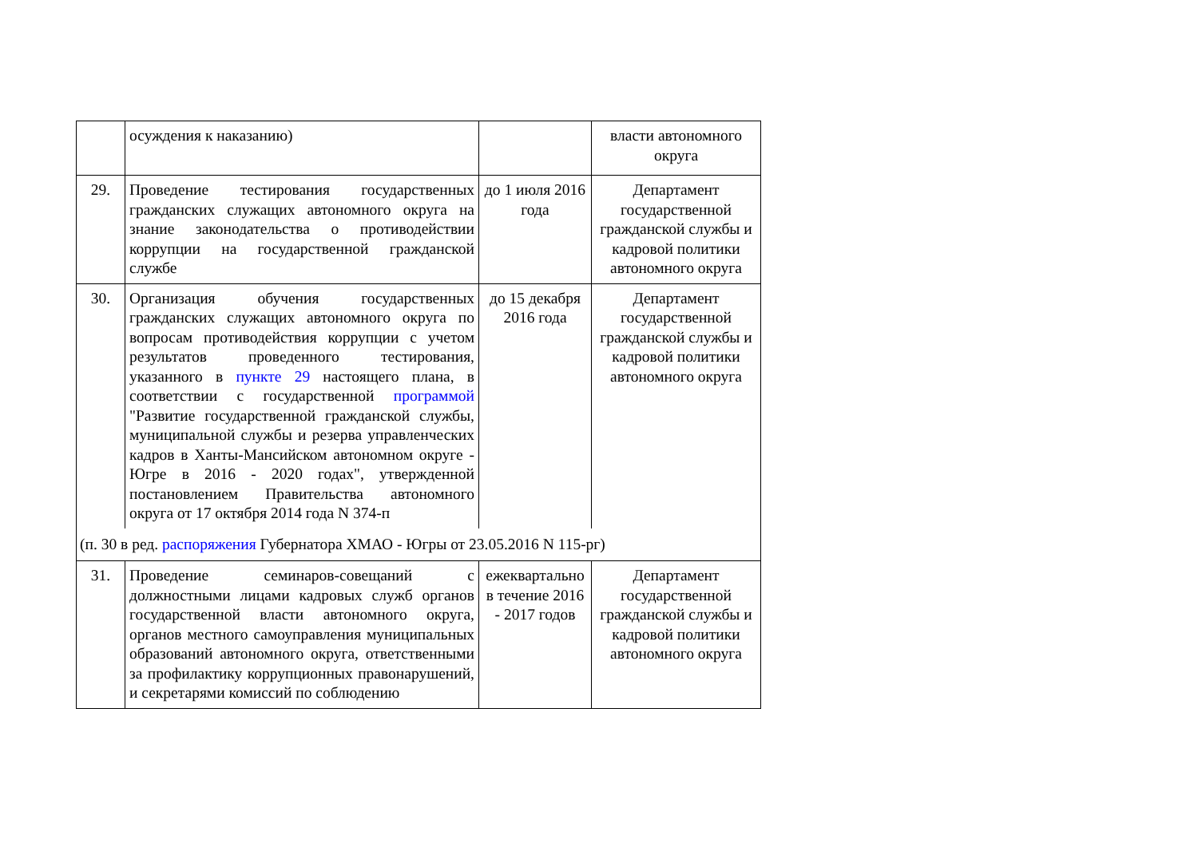| | осуждения к наказанию) | | власти автономного округа |
| 29. | Проведение тестирования государственных гражданских служащих автономного округа на знание законодательства о противодействии коррупции на государственной гражданской службе | до 1 июля 2016 года | Департамент государственной гражданской службы и кадровой политики автономного округа |
| 30. | Организация обучения государственных гражданских служащих автономного округа по вопросам противодействия коррупции с учетом результатов проведенного тестирования, указанного в пункте 29 настоящего плана, в соответствии с государственной программой "Развитие государственной гражданской службы, муниципальной службы и резерва управленческих кадров в Ханты-Мансийском автономном округе - Югре в 2016 - 2020 годах", утвержденной постановлением Правительства автономного округа от 17 октября 2014 года N 374-п | до 15 декабря 2016 года | Департамент государственной гражданской службы и кадровой политики автономного округа |
| (п. 30 в ред. распоряжения Губернатора ХМАО - Югры от 23.05.2016 N 115-рг) | | | |
| 31. | Проведение семинаров-совещаний с должностными лицами кадровых служб органов государственной власти автономного округа, органов местного самоуправления муниципальных образований автономного округа, ответственными за профилактику коррупционных правонарушений, и секретарями комиссий по соблюдению | ежеквартально в течение 2016 - 2017 годов | Департамент государственной гражданской службы и кадровой политики автономного округа |